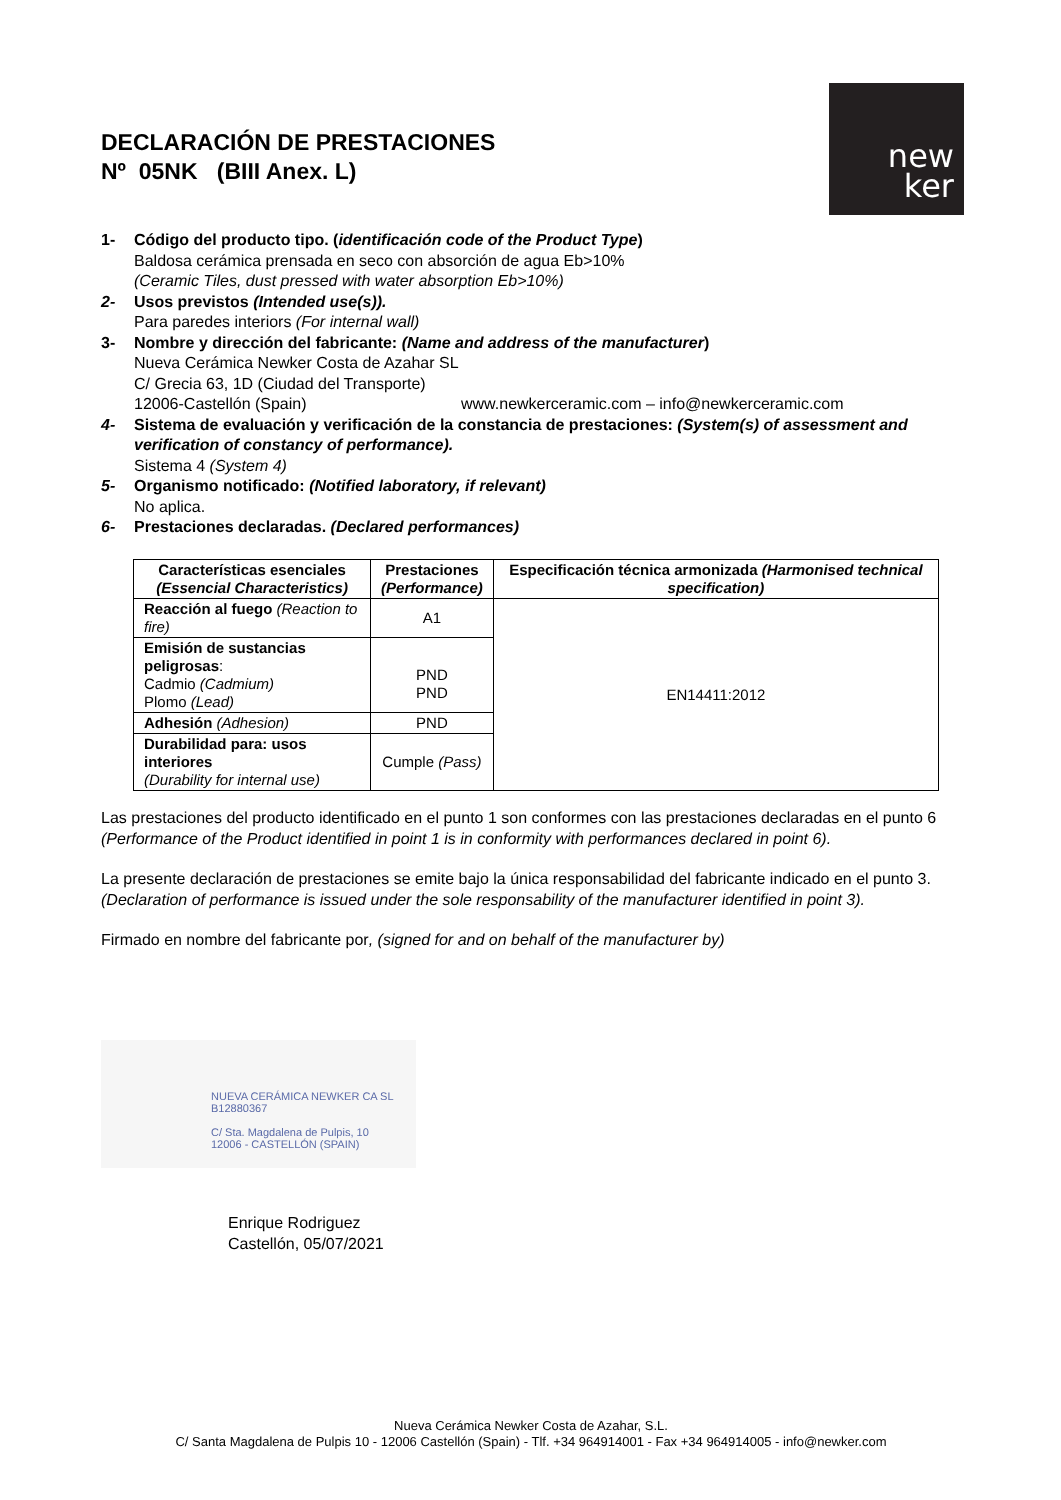DECLARACIÓN DE PRESTACIONES
Nº 05NK (BIII Anex. L)
new
ker
1- Código del producto tipo. (identificación code of the Product Type)
Baldosa cerámica prensada en seco con absorción de agua Eb>10%
(Ceramic Tiles, dust pressed with water absorption Eb>10%)
2- Usos previstos (Intended use(s)).
Para paredes interiors (For internal wall)
3- Nombre y dirección del fabricante: (Name and address of the manufacturer)
Nueva Cerámica Newker Costa de Azahar SL
C/ Grecia 63, 1D (Ciudad del Transporte)
12006-Castellón (Spain) www.newkerceramic.com – info@newkerceramic.com
4- Sistema de evaluación y verificación de la constancia de prestaciones: (System(s) of assessment and verification of constancy of performance).
Sistema 4 (System 4)
5- Organismo notificado: (Notified laboratory, if relevant)
No aplica.
6- Prestaciones declaradas. (Declared performances)
| Características esenciales (Essencial Characteristics) | Prestaciones (Performance) | Especificación técnica armonizada (Harmonised technical specification) |
| --- | --- | --- |
| Reacción al fuego (Reaction to fire) | A1 | EN14411:2012 |
| Emisión de sustancias peligrosas : Cadmio (Cadmium) Plomo (Lead) | PND PND | |
| Adhesión (Adhesion) | PND | |
| Durabilidad para: usos interiores (Durability for internal use) | Cumple (Pass) | |
Las prestaciones del producto identificado en el punto 1 son conformes con las prestaciones declaradas en el punto 6 (Performance of the Product identified in point 1 is in conformity with performances declared in point 6).
La presente declaración de prestaciones se emite bajo la única responsabilidad del fabricante indicado en el punto 3. (Declaration of performance is issued under the sole responsability of the manufacturer identified in point 3).
Firmado en nombre del fabricante por, (signed for and on behalf of the manufacturer by)
NUEVA CERÁMICA NEWKER CA SL
B12880367
C/ Sta. Magdalena de Pulpis, 10
12006 - CASTELLÓN (SPAIN)
Enrique Rodriguez
Castellón, 05/07/2021
Nueva Cerámica Newker Costa de Azahar, S.L.
C/ Santa Magdalena de Pulpis 10 - 12006 Castellón (Spain) - Tlf. +34 964914001 - Fax +34 964914005 - info@newker.com